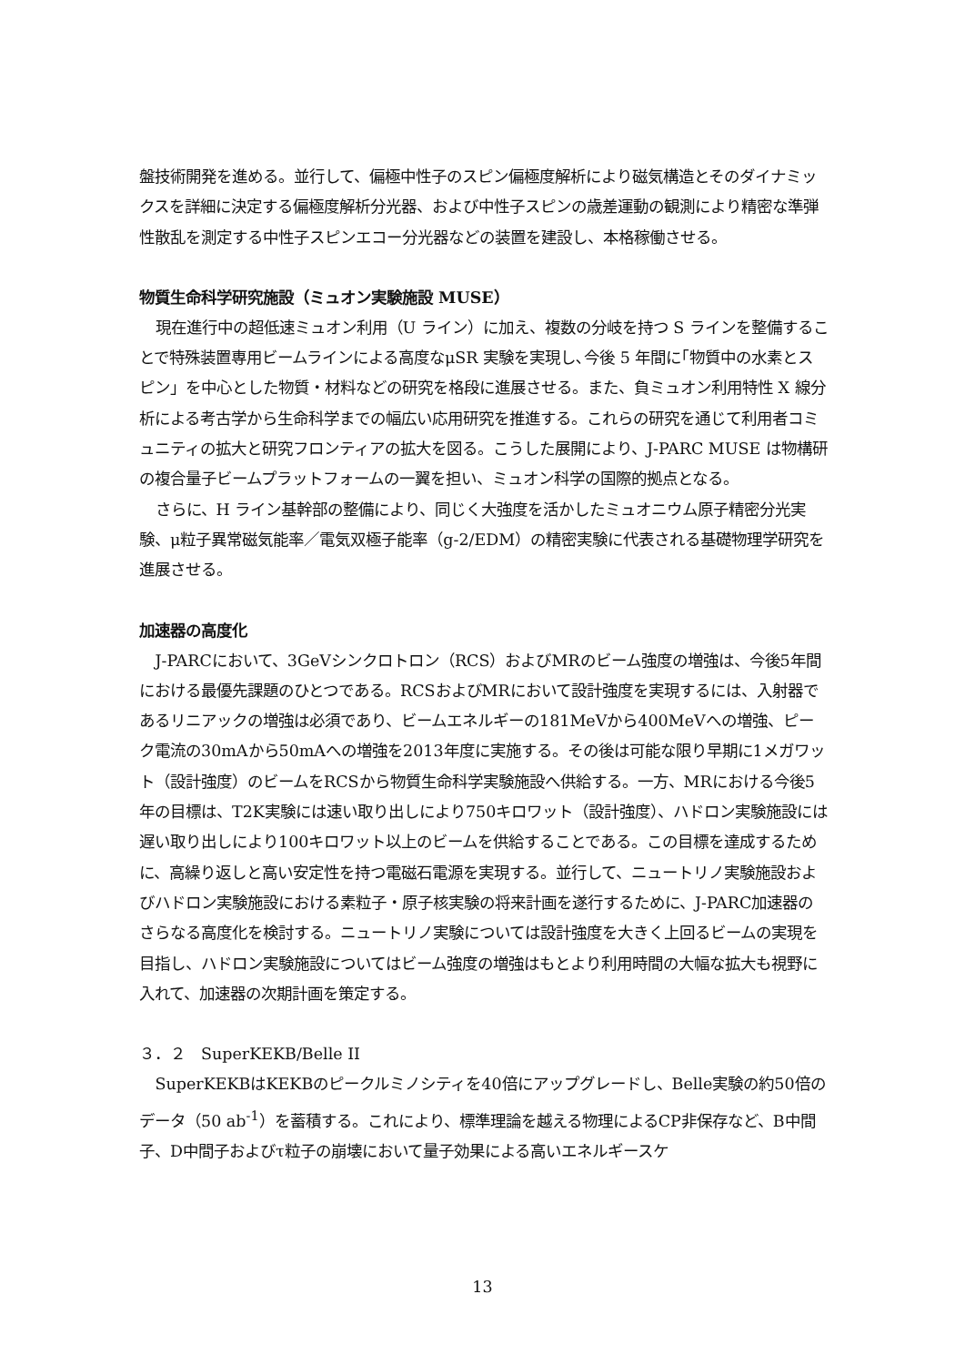盤技術開発を進める。並行して、偏極中性子のスピン偏極度解析により磁気構造とそのダイナミックスを詳細に決定する偏極度解析分光器、および中性子スピンの歳差運動の観測により精密な準弾性散乱を測定する中性子スピンエコー分光器などの装置を建設し、本格稼働させる。
物質生命科学研究施設（ミュオン実験施設 MUSE）
現在進行中の超低速ミュオン利用（U ライン）に加え、複数の分岐を持つ S ラインを整備することで特殊装置専用ビームラインによる高度なμSR 実験を実現し､今後 5 年間に｢物質中の水素とスピン」を中心とした物質・材料などの研究を格段に進展させる。また、負ミュオン利用特性 X 線分析による考古学から生命科学までの幅広い応用研究を推進する。これらの研究を通じて利用者コミュニティの拡大と研究フロンティアの拡大を図る。こうした展開により、J-PARC MUSE は物構研の複合量子ビームプラットフォームの一翼を担い、ミュオン科学の国際的拠点となる。
さらに、H ライン基幹部の整備により、同じく大強度を活かしたミュオニウム原子精密分光実験、μ粒子異常磁気能率／電気双極子能率（g-2/EDM）の精密実験に代表される基礎物理学研究を進展させる。
加速器の高度化
J-PARCにおいて、3GeVシンクロトロン（RCS）およびMRのビーム強度の増強は、今後5年間における最優先課題のひとつである。RCSおよびMRにおいて設計強度を実現するには、入射器であるリニアックの増強は必須であり、ビームエネルギーの181MeVから400MeVへの増強、ピーク電流の30mAから50mAへの増強を2013年度に実施する。その後は可能な限り早期に1メガワット（設計強度）のビームをRCSから物質生命科学実験施設へ供給する。一方、MRにおける今後5年の目標は、T2K実験には速い取り出しにより750キロワット（設計強度）、ハドロン実験施設には遅い取り出しにより100キロワット以上のビームを供給することである。この目標を達成するために、高繰り返しと高い安定性を持つ電磁石電源を実現する。並行して、ニュートリノ実験施設およびハドロン実験施設における素粒子・原子核実験の将来計画を遂行するために、J-PARC加速器のさらなる高度化を検討する。ニュートリノ実験については設計強度を大きく上回るビームの実現を目指し、ハドロン実験施設についてはビーム強度の増強はもとより利用時間の大幅な拡大も視野に入れて、加速器の次期計画を策定する。
３．２　SuperKEKB/Belle II
SuperKEKBはKEKBのピークルミノシティを40倍にアップグレードし、Belle実験の約50倍のデータ（50 ab<sup>-1</sup>）を蓄積する。これにより、標準理論を越える物理によるCP非保存など、B中間子、D中間子およびτ粒子の崩壊において量子効果による高いエネルギースケ
13